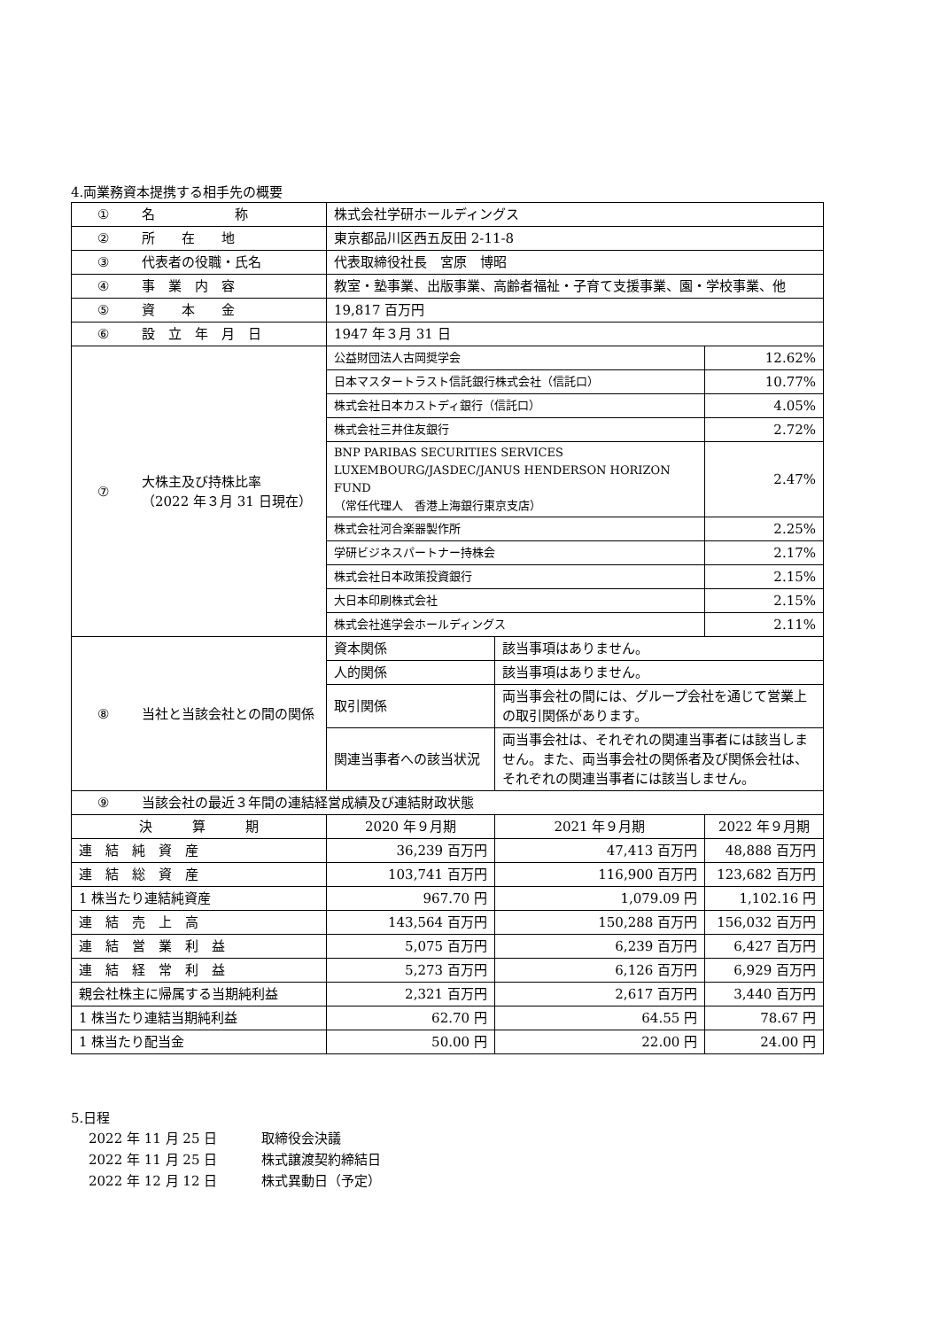4.両業務資本提携する相手先の概要
| ① | 名 称 | 株式会社学研ホールディングス | | | |
| ② | 所 在 地 | 東京都品川区西五反田 2-11-8 | | | |
| ③ | 代表者の役職・氏名 | 代表取締役社長 宮原 博昭 | | | |
| ④ | 事 業 内 容 | 教室・塾事業、出版事業、高齢者福祉・子育て支援事業、園・学校事業、他 | | | |
| ⑤ | 資 本 金 | 19,817 百万円 | | | |
| ⑥ | 設 立 年 月 日 | 1947 年３月 31 日 | | | |
| ⑦ | 大株主及び持株比率 （2022 年３月 31 日現在） | 公益財団法人古岡奨学会 | | | 12.62% |
| | | 日本マスタートラスト信託銀行株式会社（信託口） | | | 10.77% |
| | | 株式会社日本カストディ銀行（信託口） | | | 4.05% |
| | | 株式会社三井住友銀行 | | | 2.72% |
| | | BNP PARIBAS SECURITIES SERVICES LUXEMBOURG/JASDEC/JANUS HENDERSON HORIZON FUND （常任代理人 香港上海銀行東京支店） | | | 2.47% |
| | | 株式会社河合楽器製作所 | | | 2.25% |
| | | 学研ビジネスパートナー持株会 | | | 2.17% |
| | | 株式会社日本政策投資銀行 | | | 2.15% |
| | | 大日本印刷株式会社 | | | 2.15% |
| | | 株式会社進学会ホールディングス | | | 2.11% |
| ⑧ | 当社と当該会社との間の関係 | 資本関係 | 該当事項はありません。 | | |
| | | 人的関係 | 該当事項はありません。 | | |
| | | 取引関係 | 両当事会社の間には、グループ会社を通じて営業上の取引関係があります。 | | |
| | | 関連当事者への該当状況 | 両当事会社は、それぞれの関連当事者には該当しません。また、両当事会社の関係者及び関係会社は、それぞれの関連当事者には該当しません。 | | |
| ⑨ | 当該会社の最近３年間の連結経営成績及び連結財政状態 | | | | |
| 決 算 期 | | 2020 年９月期 | | 2021 年９月期 | 2022 年９月期 |
| 連 結 純 資 産 | | 36,239 百万円 | | 47,413 百万円 | 48,888 百万円 |
| 連 結 総 資 産 | | 103,741 百万円 | | 116,900 百万円 | 123,682 百万円 |
| 1 株当たり連結純資産 | | 967.70 円 | | 1,079.09 円 | 1,102.16 円 |
| 連 結 売 上 高 | | 143,564 百万円 | | 150,288 百万円 | 156,032 百万円 |
| 連 結 営 業 利 益 | | 5,075 百万円 | | 6,239 百万円 | 6,427 百万円 |
| 連 結 経 常 利 益 | | 5,273 百万円 | | 6,126 百万円 | 6,929 百万円 |
| 親会社株主に帰属する当期純利益 | | 2,321 百万円 | | 2,617 百万円 | 3,440 百万円 |
| 1 株当たり連結当期純利益 | | 62.70 円 | | 64.55 円 | 78.67 円 |
| 1 株当たり配当金 | | 50.00 円 | | 22.00 円 | 24.00 円 |
5.日程
2022 年 11 月 25 日 取締役会決議
2022 年 11 月 25 日 株式譲渡契約締結日
2022 年 12 月 12 日 株式異動日（予定）